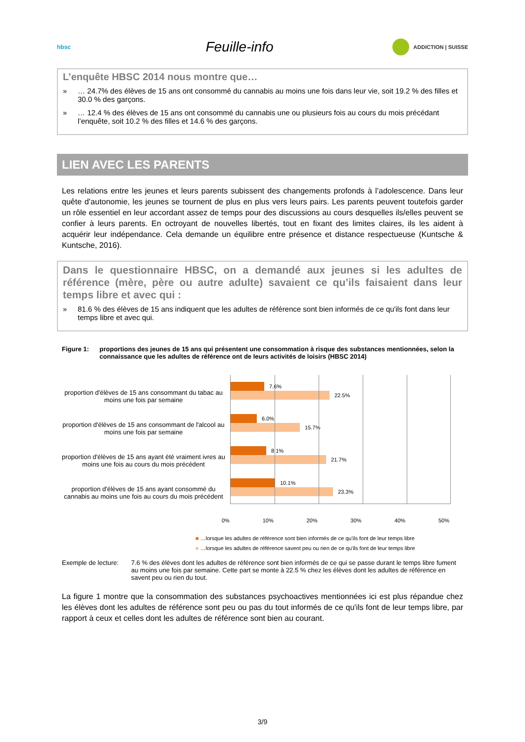hbsc
Feuille-info
ADDICTION | SUISSE
L’enquête HBSC 2014 nous montre que…
» … 24.7% des élèves de 15 ans ont consommé du cannabis au moins une fois dans leur vie, soit 19.2 % des filles et 30.0 % des garçons.
» … 12.4 % des élèves de 15 ans ont consommé du cannabis une ou plusieurs fois au cours du mois précédant l’enquête, soit 10.2 % des filles et 14.6 % des garçons.
LIEN AVEC LES PARENTS
Les relations entre les jeunes et leurs parents subissent des changements profonds à l’adolescence. Dans leur quête d’autonomie, les jeunes se tournent de plus en plus vers leurs pairs. Les parents peuvent toutefois garder un rôle essentiel en leur accordant assez de temps pour des discussions au cours desquelles ils/elles peuvent se confier à leurs parents. En octroyant de nouvelles libertés, tout en fixant des limites claires, ils les aident à acquérir leur indépendance. Cela demande un équilibre entre présence et distance respectueuse (Kuntsche & Kuntsche, 2016).
Dans le questionnaire HBSC, on a demandé aux jeunes si les adultes de référence (mère, père ou autre adulte) savaient ce qu’ils faisaient dans leur temps libre et avec qui :
» 81.6 % des élèves de 15 ans indiquent que les adultes de référence sont bien informés de ce qu'ils font dans leur temps libre et avec qui.
Figure 1: proportions des jeunes de 15 ans qui présentent une consommation à risque des substances mentionnées, selon la connaissance que les adultes de référence ont de leurs activités de loisirs (HBSC 2014)
proportion d'élèves de 15 ans consommant du tabac au moins une fois par semaine
proportion d'élèves de 15 ans consommant de l'alcool au moins une fois par semaine
proportion d'élèves de 15 ans ayant été vraiment ivres au moins une fois au cours du mois précédent
proportion d'élèves de 15 ans ayant consommé du cannabis au moins une fois au cours du mois précédent
7.6%
22.5%
6.0%
15.7%
8.1%
21.7%
10.1%
23.3%
0% 10% 20% 30% 40% 50%
■ …lorsque les adultes de référence sont bien informés de ce qu'ils font de leur temps libre
■ …lorsque les adultes de référence savent peu ou rien de ce qu'ils font de leur temps libre
Exemple de lecture: 7.6 % des élèves dont les adultes de référence sont bien informés de ce qui se passe durant le temps libre fument au moins une fois par semaine. Cette part se monte à 22.5 % chez les élèves dont les adultes de référence en savent peu ou rien du tout.
La figure 1 montre que la consommation des substances psychoactives mentionnées ici est plus répandue chez les élèves dont les adultes de référence sont peu ou pas du tout informés de ce qu'ils font de leur temps libre, par rapport à ceux et celles dont les adultes de référence sont bien au courant.
3/9